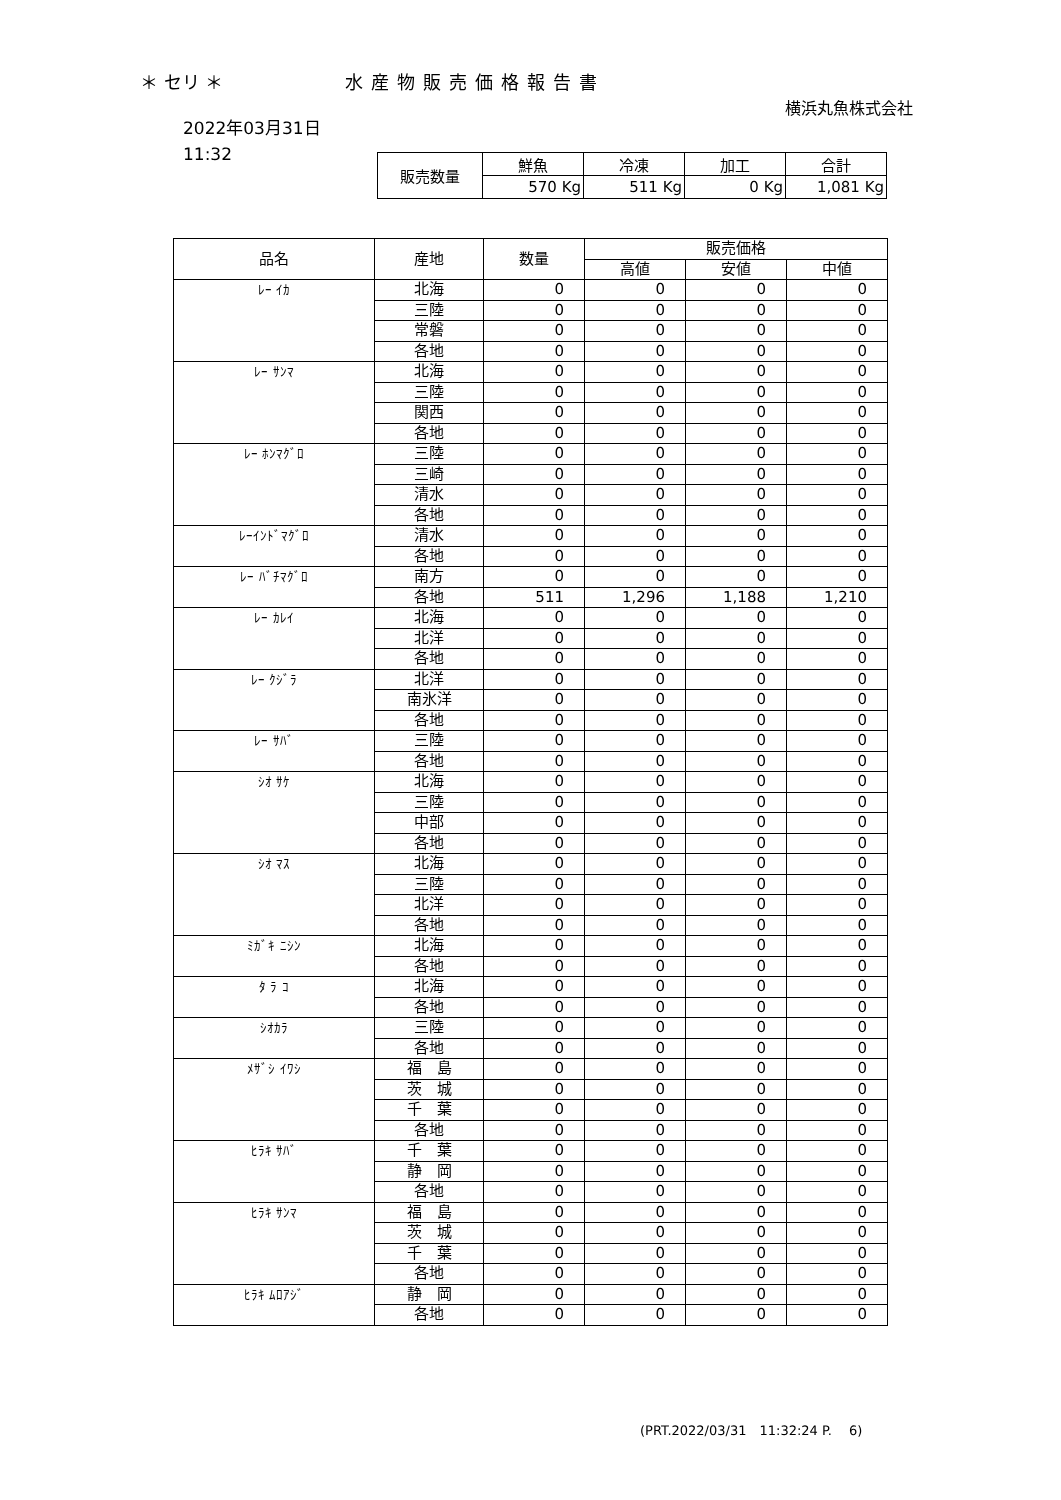＊ セリ ＊ 水産物販売価格報告書
横浜丸魚株式会社
2022年03月31日
11:32
| 販売数量 | 鮮魚 | 冷凍 | 加工 | 合計 |
| | 570 Kg | 511 Kg | 0 Kg | 1,081 Kg |
| 品名 | 産地 | 数量 | 販売価格 | | |
| --- | --- | --- | --- | --- | --- |
| | | | 高値 | 安値 | 中値 |
| ﾚｰ ｲｶ | 北海 | 0 | 0 | 0 | 0 |
| | 三陸 | 0 | 0 | 0 | 0 |
| | 常磐 | 0 | 0 | 0 | 0 |
| | 各地 | 0 | 0 | 0 | 0 |
| ﾚｰ ｻﾝﾏ | 北海 | 0 | 0 | 0 | 0 |
| | 三陸 | 0 | 0 | 0 | 0 |
| | 関西 | 0 | 0 | 0 | 0 |
| | 各地 | 0 | 0 | 0 | 0 |
| ﾚｰ ﾎﾝﾏｸﾞﾛ | 三陸 | 0 | 0 | 0 | 0 |
| | 三崎 | 0 | 0 | 0 | 0 |
| | 清水 | 0 | 0 | 0 | 0 |
| | 各地 | 0 | 0 | 0 | 0 |
| ﾚｰｲﾝﾄﾞﾏｸﾞﾛ | 清水 | 0 | 0 | 0 | 0 |
| | 各地 | 0 | 0 | 0 | 0 |
| ﾚｰ ﾊﾞﾁﾏｸﾞﾛ | 南方 | 0 | 0 | 0 | 0 |
| | 各地 | 511 | 1,296 | 1,188 | 1,210 |
| ﾚｰ ｶﾚｲ | 北海 | 0 | 0 | 0 | 0 |
| | 北洋 | 0 | 0 | 0 | 0 |
| | 各地 | 0 | 0 | 0 | 0 |
| ﾚｰ ｸｼﾞﾗ | 北洋 | 0 | 0 | 0 | 0 |
| | 南氷洋 | 0 | 0 | 0 | 0 |
| | 各地 | 0 | 0 | 0 | 0 |
| ﾚｰ ｻﾊﾞ | 三陸 | 0 | 0 | 0 | 0 |
| | 各地 | 0 | 0 | 0 | 0 |
| ｼｵ ｻｹ | 北海 | 0 | 0 | 0 | 0 |
| | 三陸 | 0 | 0 | 0 | 0 |
| | 中部 | 0 | 0 | 0 | 0 |
| | 各地 | 0 | 0 | 0 | 0 |
| ｼｵ ﾏｽ | 北海 | 0 | 0 | 0 | 0 |
| | 三陸 | 0 | 0 | 0 | 0 |
| | 北洋 | 0 | 0 | 0 | 0 |
| | 各地 | 0 | 0 | 0 | 0 |
| ﾐｶﾞｷ ﾆｼﾝ | 北海 | 0 | 0 | 0 | 0 |
| | 各地 | 0 | 0 | 0 | 0 |
| ﾀ ﾗ ｺ | 北海 | 0 | 0 | 0 | 0 |
| | 各地 | 0 | 0 | 0 | 0 |
| ｼｵｶﾗ | 三陸 | 0 | 0 | 0 | 0 |
| | 各地 | 0 | 0 | 0 | 0 |
| ﾒｻﾞｼ ｲﾜｼ | 福 島 | 0 | 0 | 0 | 0 |
| | 茨 城 | 0 | 0 | 0 | 0 |
| | 千 葉 | 0 | 0 | 0 | 0 |
| | 各地 | 0 | 0 | 0 | 0 |
| ﾋﾗｷ ｻﾊﾞ | 千 葉 | 0 | 0 | 0 | 0 |
| | 静 岡 | 0 | 0 | 0 | 0 |
| | 各地 | 0 | 0 | 0 | 0 |
| ﾋﾗｷ ｻﾝﾏ | 福 島 | 0 | 0 | 0 | 0 |
| | 茨 城 | 0 | 0 | 0 | 0 |
| | 千 葉 | 0 | 0 | 0 | 0 |
| | 各地 | 0 | 0 | 0 | 0 |
| ﾋﾗｷ ﾑﾛｱｼﾞ | 静 岡 | 0 | 0 | 0 | 0 |
| | 各地 | 0 | 0 | 0 | 0 |
(PRT.2022/03/31　11:32:24 P.　 6)